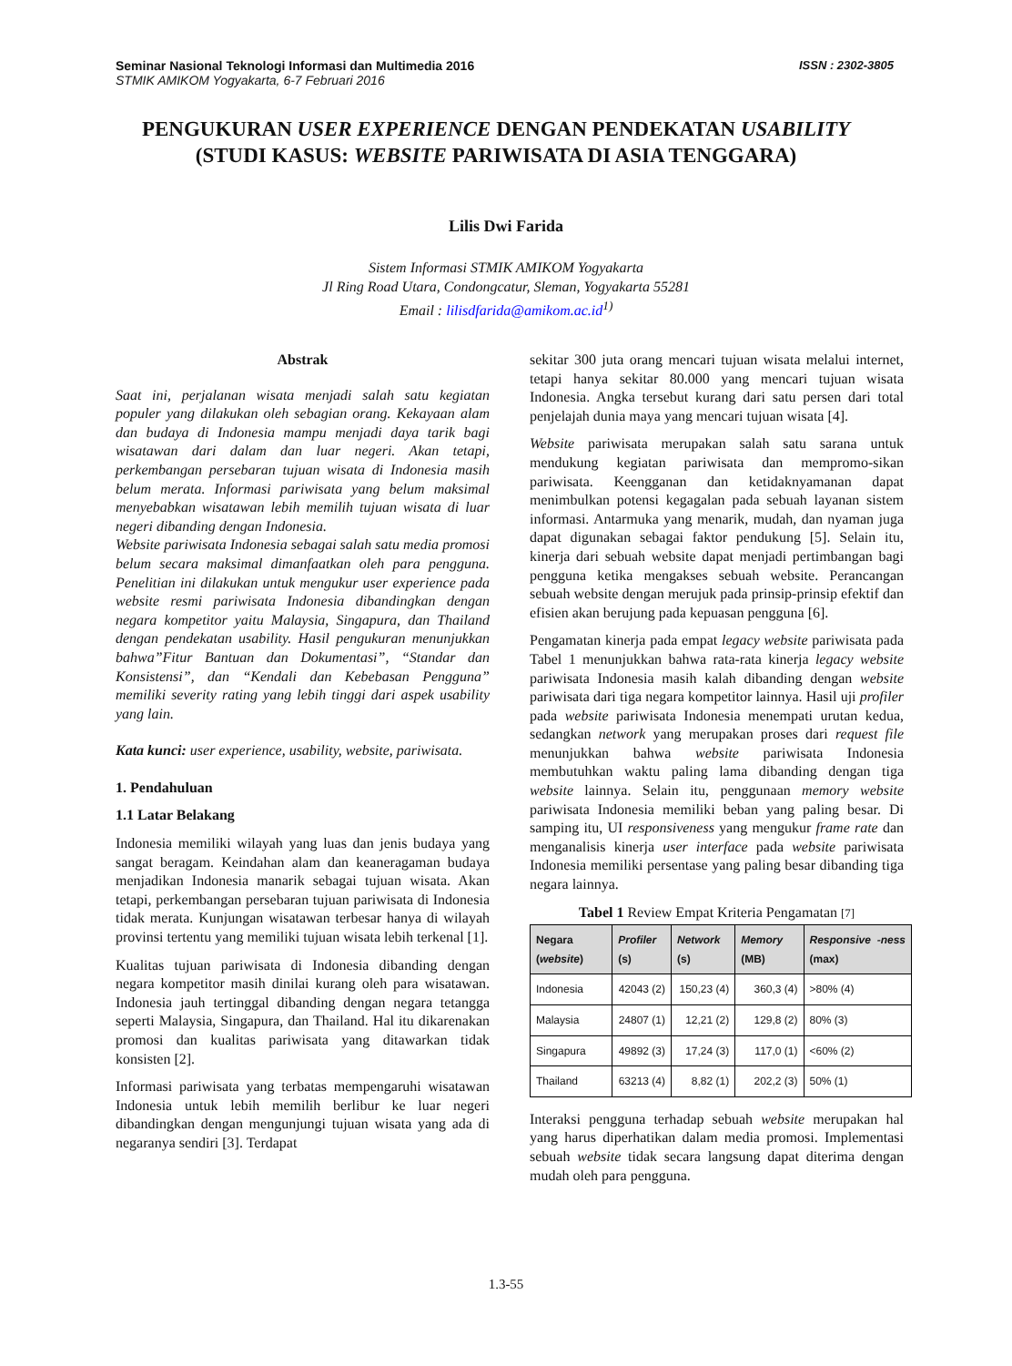Seminar Nasional Teknologi Informasi dan Multimedia 2016
STMIK AMIKOM Yogyakarta, 6-7 Februari 2016
ISSN : 2302-3805
PENGUKURAN USER EXPERIENCE DENGAN PENDEKATAN USABILITY
(STUDI KASUS: WEBSITE PARIWISATA DI ASIA TENGGARA)
Lilis Dwi Farida
Sistem Informasi STMIK AMIKOM Yogyakarta
Jl Ring Road Utara, Condongcatur, Sleman, Yogyakarta 55281
Email : lilisdfarida@amikom.ac.id<sup>1)</sup>
Abstrak
Saat ini, perjalanan wisata menjadi salah satu kegiatan populer yang dilakukan oleh sebagian orang. Kekayaan alam dan budaya di Indonesia mampu menjadi daya tarik bagi wisatawan dari dalam dan luar negeri. Akan tetapi, perkembangan persebaran tujuan wisata di Indonesia masih belum merata. Informasi pariwisata yang belum maksimal menyebabkan wisatawan lebih memilih tujuan wisata di luar negeri dibanding dengan Indonesia.
Website pariwisata Indonesia sebagai salah satu media promosi belum secara maksimal dimanfaatkan oleh para pengguna. Penelitian ini dilakukan untuk mengukur user experience pada website resmi pariwisata Indonesia dibandingkan dengan negara kompetitor yaitu Malaysia, Singapura, dan Thailand dengan pendekatan usability. Hasil pengukuran menunjukkan bahwa”Fitur Bantuan dan Dokumentasi”, “Standar dan Konsistensi”, dan “Kendali dan Kebebasan Pengguna” memiliki severity rating yang lebih tinggi dari aspek usability yang lain.
Kata kunci: user experience, usability, website, pariwisata.
1. Pendahuluan
1.1 Latar Belakang
Indonesia memiliki wilayah yang luas dan jenis budaya yang sangat beragam. Keindahan alam dan keaneragaman budaya menjadikan Indonesia manarik sebagai tujuan wisata. Akan tetapi, perkembangan persebaran tujuan pariwisata di Indonesia tidak merata. Kunjungan wisatawan terbesar hanya di wilayah provinsi tertentu yang memiliki tujuan wisata lebih terkenal [1].
Kualitas tujuan pariwisata di Indonesia dibanding dengan negara kompetitor masih dinilai kurang oleh para wisatawan. Indonesia jauh tertinggal dibanding dengan negara tetangga seperti Malaysia, Singapura, dan Thailand. Hal itu dikarenakan promosi dan kualitas pariwisata yang ditawarkan tidak konsisten [2].
Informasi pariwisata yang terbatas mempengaruhi wisatawan Indonesia untuk lebih memilih berlibur ke luar negeri dibandingkan dengan mengunjungi tujuan wisata yang ada di negaranya sendiri [3]. Terdapat
sekitar 300 juta orang mencari tujuan wisata melalui internet, tetapi hanya sekitar 80.000 yang mencari tujuan wisata Indonesia. Angka tersebut kurang dari satu persen dari total penjelajah dunia maya yang mencari tujuan wisata [4].
Website pariwisata merupakan salah satu sarana untuk mendukung kegiatan pariwisata dan mempromo-sikan pariwisata. Keengganan dan ketidaknyamanan dapat menimbulkan potensi kegagalan pada sebuah layanan sistem informasi. Antarmuka yang menarik, mudah, dan nyaman juga dapat digunakan sebagai faktor pendukung [5]. Selain itu, kinerja dari sebuah website dapat menjadi pertimbangan bagi pengguna ketika mengakses sebuah website. Perancangan sebuah website dengan merujuk pada prinsip-prinsip efektif dan efisien akan berujung pada kepuasan pengguna [6].
Pengamatan kinerja pada empat legacy website pariwisata pada Tabel 1 menunjukkan bahwa rata-rata kinerja legacy website pariwisata Indonesia masih kalah dibanding dengan website pariwisata dari tiga negara kompetitor lainnya. Hasil uji profiler pada website pariwisata Indonesia menempati urutan kedua, sedangkan network yang merupakan proses dari request file menunjukkan bahwa website pariwisata Indonesia membutuhkan waktu paling lama dibanding dengan tiga website lainnya. Selain itu, penggunaan memory website pariwisata Indonesia memiliki beban yang paling besar. Di samping itu, UI responsiveness yang mengukur frame rate dan menganalisis kinerja user interface pada website pariwisata Indonesia memiliki persentase yang paling besar dibanding tiga negara lainnya.
Tabel 1 Review Empat Kriteria Pengamatan [7]
| Negara ( website ) | Profiler (s) | Network (s) | Memory (MB) | Responsive -ness (max) |
| --- | --- | --- | --- | --- |
| Indonesia | 42043 (2) | 150,23 (4) | 360,3 (4) | >80% (4) |
| Malaysia | 24807 (1) | 12,21 (2) | 129,8 (2) | 80% (3) |
| Singapura | 49892 (3) | 17,24 (3) | 117,0 (1) | <60% (2) |
| Thailand | 63213 (4) | 8,82 (1) | 202,2 (3) | 50% (1) |
Interaksi pengguna terhadap sebuah website merupakan hal yang harus diperhatikan dalam media promosi. Implementasi sebuah website tidak secara langsung dapat diterima dengan mudah oleh para pengguna.
1.3-55